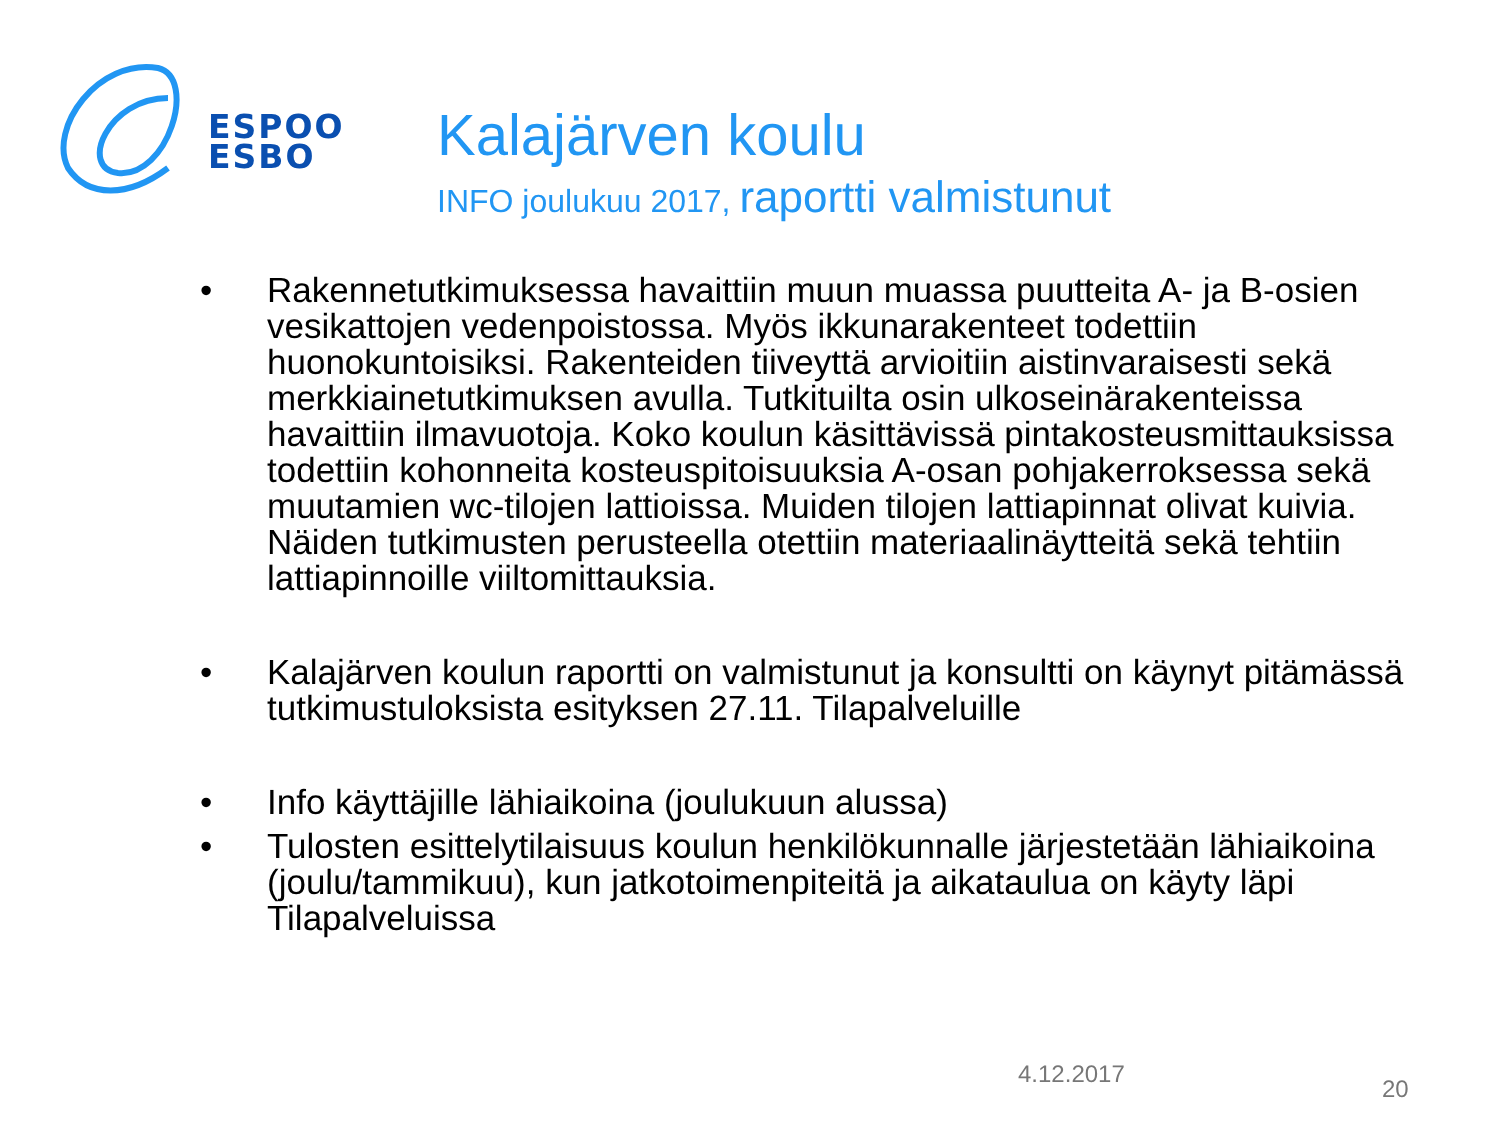ESPOO
ESBO
Kalajärven koulu
INFO joulukuu 2017, raportti valmistunut
• Rakennetutkimuksessa havaittiin muun muassa puutteita A- ja B-osien vesikattojen vedenpoistossa. Myös ikkunarakenteet todettiin huonokuntoisiksi. Rakenteiden tiiveyttä arvioitiin aistinvaraisesti sekä merkkiainetutkimuksen avulla. Tutkituilta osin ulkoseinärakenteissa havaittiin ilmavuotoja. Koko koulun käsittävissä pintakosteusmittauksissa todettiin kohonneita kosteuspitoisuuksia A-osan pohjakerroksessa sekä muutamien wc-tilojen lattioissa. Muiden tilojen lattiapinnat olivat kuivia. Näiden tutkimusten perusteella otettiin materiaalinäytteitä sekä tehtiin lattiapinnoille viiltomittauksia.
• Kalajärven koulun raportti on valmistunut ja konsultti on käynyt pitämässä tutkimustuloksista esityksen 27.11. Tilapalveluille
• Info käyttäjille lähiaikoina (joulukuun alussa)
• Tulosten esittelytilaisuus koulun henkilökunnalle järjestetään lähiaikoina (joulu/tammikuu), kun jatkotoimenpiteitä ja aikataulua on käyty läpi Tilapalveluissa
4.12.2017
20